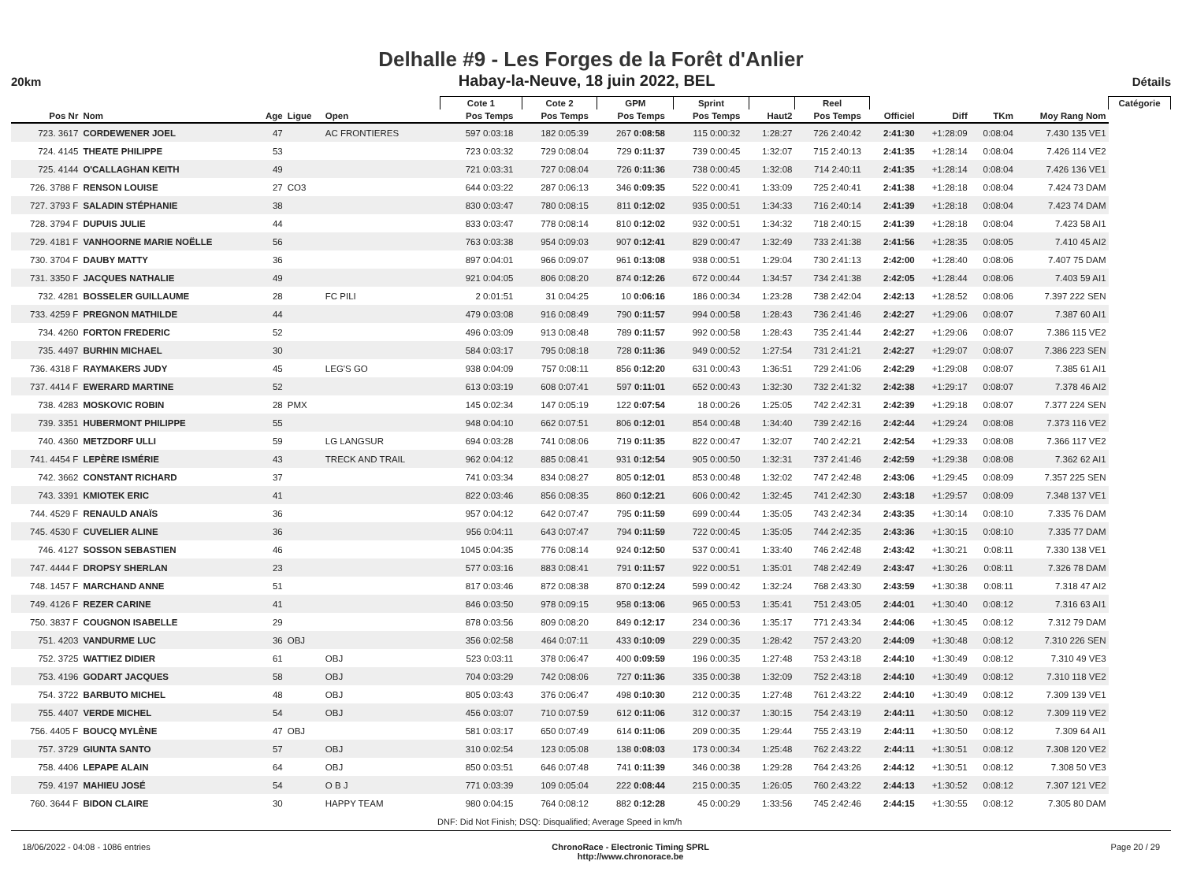Delhalle #9 - Les Forges de la Forêt d'Anlier
20km
Habay-la-Neuve, 18 juin 2022, BEL
Détails
| | | | | | | Cote 1 | | Cote 2 | | GPM | | Sprint | | | Reel | | | | | | Catégorie |
| --- | --- | --- | --- | --- | --- | --- | --- | --- | --- | --- | --- | --- | --- | --- | --- | --- | --- | --- | --- | --- | --- |
| Pos Nr | Nom | Age | Ligue | Open | | Pos Temps | | Pos Temps | | Pos Temps | | Pos Temps | | Haut2 | Pos Temps | | Officiel | Diff | TKm | Moy Rang Nom | |
| 723. 3617 | CORDEWENER JOEL | 47 | | AC FRONTIERES | | 597 0:03:18 | | 182 0:05:39 | | 267 0:08:58 | | 115 0:00:32 | | 1:28:27 | 726 2:40:42 | | 2:41:30 | +1:28:09 | 0:08:04 | 7.430 135 VE1 | |
| 724. 4145 | THEATE PHILIPPE | 53 | | | | 723 0:03:32 | | 729 0:08:04 | | 729 0:11:37 | | 739 0:00:45 | | 1:32:07 | 715 2:40:13 | | 2:41:35 | +1:28:14 | 0:08:04 | 7.426 114 VE2 | |
| 725. 4144 | O'CALLAGHAN KEITH | 49 | | | | 721 0:03:31 | | 727 0:08:04 | | 726 0:11:36 | | 738 0:00:45 | | 1:32:08 | 714 2:40:11 | | 2:41:35 | +1:28:14 | 0:08:04 | 7.426 136 VE1 | |
| 726. 3788 F | RENSON LOUISE | 27 | CO3 | | | 644 0:03:22 | | 287 0:06:13 | | 346 0:09:35 | | 522 0:00:41 | | 1:33:09 | 725 2:40:41 | | 2:41:38 | +1:28:18 | 0:08:04 | 7.424 73 DAM | |
| 727. 3793 F | SALADIN STÉPHANIE | 38 | | | | 830 0:03:47 | | 780 0:08:15 | | 811 0:12:02 | | 935 0:00:51 | | 1:34:33 | 716 2:40:14 | | 2:41:39 | +1:28:18 | 0:08:04 | 7.423 74 DAM | |
| 728. 3794 F | DUPUIS JULIE | 44 | | | | 833 0:03:47 | | 778 0:08:14 | | 810 0:12:02 | | 932 0:00:51 | | 1:34:32 | 718 2:40:15 | | 2:41:39 | +1:28:18 | 0:08:04 | 7.423 58 AI1 | |
| 729. 4181 F | VANHOORNE MARIE NOËLLE | 56 | | | | 763 0:03:38 | | 954 0:09:03 | | 907 0:12:41 | | 829 0:00:47 | | 1:32:49 | 733 2:41:38 | | 2:41:56 | +1:28:35 | 0:08:05 | 7.410 45 AI2 | |
| 730. 3704 F | DAUBY MATTY | 36 | | | | 897 0:04:01 | | 966 0:09:07 | | 961 0:13:08 | | 938 0:00:51 | | 1:29:04 | 730 2:41:13 | | 2:42:00 | +1:28:40 | 0:08:06 | 7.407 75 DAM | |
| 731. 3350 F | JACQUES NATHALIE | 49 | | | | 921 0:04:05 | | 806 0:08:20 | | 874 0:12:26 | | 672 0:00:44 | | 1:34:57 | 734 2:41:38 | | 2:42:05 | +1:28:44 | 0:08:06 | 7.403 59 AI1 | |
| 732. 4281 | BOSSELER GUILLAUME | 28 | | FC PILI | | 2 0:01:51 | | 31 0:04:25 | | 10 0:06:16 | | 186 0:00:34 | | 1:23:28 | 738 2:42:04 | | 2:42:13 | +1:28:52 | 0:08:06 | 7.397 222 SEN | |
| 733. 4259 F | PREGNON MATHILDE | 44 | | | | 479 0:03:08 | | 916 0:08:49 | | 790 0:11:57 | | 994 0:00:58 | | 1:28:43 | 736 2:41:46 | | 2:42:27 | +1:29:06 | 0:08:07 | 7.387 60 AI1 | |
| 734. 4260 | FORTON FREDERIC | 52 | | | | 496 0:03:09 | | 913 0:08:48 | | 789 0:11:57 | | 992 0:00:58 | | 1:28:43 | 735 2:41:44 | | 2:42:27 | +1:29:06 | 0:08:07 | 7.386 115 VE2 | |
| 735. 4497 | BURHIN MICHAEL | 30 | | | | 584 0:03:17 | | 795 0:08:18 | | 728 0:11:36 | | 949 0:00:52 | | 1:27:54 | 731 2:41:21 | | 2:42:27 | +1:29:07 | 0:08:07 | 7.386 223 SEN | |
| 736. 4318 F | RAYMAKERS JUDY | 45 | | LEG'S GO | | 938 0:04:09 | | 757 0:08:11 | | 856 0:12:20 | | 631 0:00:43 | | 1:36:51 | 729 2:41:06 | | 2:42:29 | +1:29:08 | 0:08:07 | 7.385 61 AI1 | |
| 737. 4414 F | EWERARD MARTINE | 52 | | | | 613 0:03:19 | | 608 0:07:41 | | 597 0:11:01 | | 652 0:00:43 | | 1:32:30 | 732 2:41:32 | | 2:42:38 | +1:29:17 | 0:08:07 | 7.378 46 AI2 | |
| 738. 4283 | MOSKOVIC ROBIN | 28 | PMX | | | 145 0:02:34 | | 147 0:05:19 | | 122 0:07:54 | | 18 0:00:26 | | 1:25:05 | 742 2:42:31 | | 2:42:39 | +1:29:18 | 0:08:07 | 7.377 224 SEN | |
| 739. 3351 | HUBERMONT PHILIPPE | 55 | | | | 948 0:04:10 | | 662 0:07:51 | | 806 0:12:01 | | 854 0:00:48 | | 1:34:40 | 739 2:42:16 | | 2:42:44 | +1:29:24 | 0:08:08 | 7.373 116 VE2 | |
| 740. 4360 | METZDORF ULLI | 59 | | LG LANGSUR | | 694 0:03:28 | | 741 0:08:06 | | 719 0:11:35 | | 822 0:00:47 | | 1:32:07 | 740 2:42:21 | | 2:42:54 | +1:29:33 | 0:08:08 | 7.366 117 VE2 | |
| 741. 4454 F | LEPÈRE ISMÉRIE | 43 | | TRECK AND TRAIL | | 962 0:04:12 | | 885 0:08:41 | | 931 0:12:54 | | 905 0:00:50 | | 1:32:31 | 737 2:41:46 | | 2:42:59 | +1:29:38 | 0:08:08 | 7.362 62 AI1 | |
| 742. 3662 | CONSTANT RICHARD | 37 | | | | 741 0:03:34 | | 834 0:08:27 | | 805 0:12:01 | | 853 0:00:48 | | 1:32:02 | 747 2:42:48 | | 2:43:06 | +1:29:45 | 0:08:09 | 7.357 225 SEN | |
| 743. 3391 | KMIOTEK ERIC | 41 | | | | 822 0:03:46 | | 856 0:08:35 | | 860 0:12:21 | | 606 0:00:42 | | 1:32:45 | 741 2:42:30 | | 2:43:18 | +1:29:57 | 0:08:09 | 7.348 137 VE1 | |
| 744. 4529 F | RENAULD ANAÏS | 36 | | | | 957 0:04:12 | | 642 0:07:47 | | 795 0:11:59 | | 699 0:00:44 | | 1:35:05 | 743 2:42:34 | | 2:43:35 | +1:30:14 | 0:08:10 | 7.335 76 DAM | |
| 745. 4530 F | CUVELIER ALINE | 36 | | | | 956 0:04:11 | | 643 0:07:47 | | 794 0:11:59 | | 722 0:00:45 | | 1:35:05 | 744 2:42:35 | | 2:43:36 | +1:30:15 | 0:08:10 | 7.335 77 DAM | |
| 746. 4127 | SOSSON SEBASTIEN | 46 | | | | 1045 0:04:35 | | 776 0:08:14 | | 924 0:12:50 | | 537 0:00:41 | | 1:33:40 | 746 2:42:48 | | 2:43:42 | +1:30:21 | 0:08:11 | 7.330 138 VE1 | |
| 747. 4444 F | DROPSY SHERLAN | 23 | | | | 577 0:03:16 | | 883 0:08:41 | | 791 0:11:57 | | 922 0:00:51 | | 1:35:01 | 748 2:42:49 | | 2:43:47 | +1:30:26 | 0:08:11 | 7.326 78 DAM | |
| 748. 1457 F | MARCHAND ANNE | 51 | | | | 817 0:03:46 | | 872 0:08:38 | | 870 0:12:24 | | 599 0:00:42 | | 1:32:24 | 768 2:43:30 | | 2:43:59 | +1:30:38 | 0:08:11 | 7.318 47 AI2 | |
| 749. 4126 F | REZER CARINE | 41 | | | | 846 0:03:50 | | 978 0:09:15 | | 958 0:13:06 | | 965 0:00:53 | | 1:35:41 | 751 2:43:05 | | 2:44:01 | +1:30:40 | 0:08:12 | 7.316 63 AI1 | |
| 750. 3837 F | COUGNON ISABELLE | 29 | | | | 878 0:03:56 | | 809 0:08:20 | | 849 0:12:17 | | 234 0:00:36 | | 1:35:17 | 771 2:43:34 | | 2:44:06 | +1:30:45 | 0:08:12 | 7.312 79 DAM | |
| 751. 4203 | VANDURME LUC | 36 | OBJ | | | 356 0:02:58 | | 464 0:07:11 | | 433 0:10:09 | | 229 0:00:35 | | 1:28:42 | 757 2:43:20 | | 2:44:09 | +1:30:48 | 0:08:12 | 7.310 226 SEN | |
| 752. 3725 | WATTIEZ DIDIER | 61 | | OBJ | | 523 0:03:11 | | 378 0:06:47 | | 400 0:09:59 | | 196 0:00:35 | | 1:27:48 | 753 2:43:18 | | 2:44:10 | +1:30:49 | 0:08:12 | 7.310 49 VE3 | |
| 753. 4196 | GODART JACQUES | 58 | | OBJ | | 704 0:03:29 | | 742 0:08:06 | | 727 0:11:36 | | 335 0:00:38 | | 1:32:09 | 752 2:43:18 | | 2:44:10 | +1:30:49 | 0:08:12 | 7.310 118 VE2 | |
| 754. 3722 | BARBUTO MICHEL | 48 | | OBJ | | 805 0:03:43 | | 376 0:06:47 | | 498 0:10:30 | | 212 0:00:35 | | 1:27:48 | 761 2:43:22 | | 2:44:10 | +1:30:49 | 0:08:12 | 7.309 139 VE1 | |
| 755. 4407 | VERDE MICHEL | 54 | | OBJ | | 456 0:03:07 | | 710 0:07:59 | | 612 0:11:06 | | 312 0:00:37 | | 1:30:15 | 754 2:43:19 | | 2:44:11 | +1:30:50 | 0:08:12 | 7.309 119 VE2 | |
| 756. 4405 F | BOUCQ MYLÈNE | 47 | OBJ | | | 581 0:03:17 | | 650 0:07:49 | | 614 0:11:06 | | 209 0:00:35 | | 1:29:44 | 755 2:43:19 | | 2:44:11 | +1:30:50 | 0:08:12 | 7.309 64 AI1 | |
| 757. 3729 | GIUNTA SANTO | 57 | | OBJ | | 310 0:02:54 | | 123 0:05:08 | | 138 0:08:03 | | 173 0:00:34 | | 1:25:48 | 762 2:43:22 | | 2:44:11 | +1:30:51 | 0:08:12 | 7.308 120 VE2 | |
| 758. 4406 | LEPAPE ALAIN | 64 | | OBJ | | 850 0:03:51 | | 646 0:07:48 | | 741 0:11:39 | | 346 0:00:38 | | 1:29:28 | 764 2:43:26 | | 2:44:12 | +1:30:51 | 0:08:12 | 7.308 50 VE3 | |
| 759. 4197 | MAHIEU JOSÉ | 54 | | O B J | | 771 0:03:39 | | 109 0:05:04 | | 222 0:08:44 | | 215 0:00:35 | | 1:26:05 | 760 2:43:22 | | 2:44:13 | +1:30:52 | 0:08:12 | 7.307 121 VE2 | |
| 760. 3644 F | BIDON CLAIRE | 30 | | HAPPY TEAM | | 980 0:04:15 | | 764 0:08:12 | | 882 0:12:28 | | 45 0:00:29 | | 1:33:56 | 745 2:42:46 | | 2:44:15 | +1:30:55 | 0:08:12 | 7.305 80 DAM | |
| DNF: Did Not Finish; DSQ: Disqualified; Average Speed in km/h | | | | | | | | | | | | | | | | | | | | | |
18/06/2022 - 04:08 - 1086 entries ChronoRace - Electronic Timing SPRL
http://www.chronorace.be Page 20 / 29